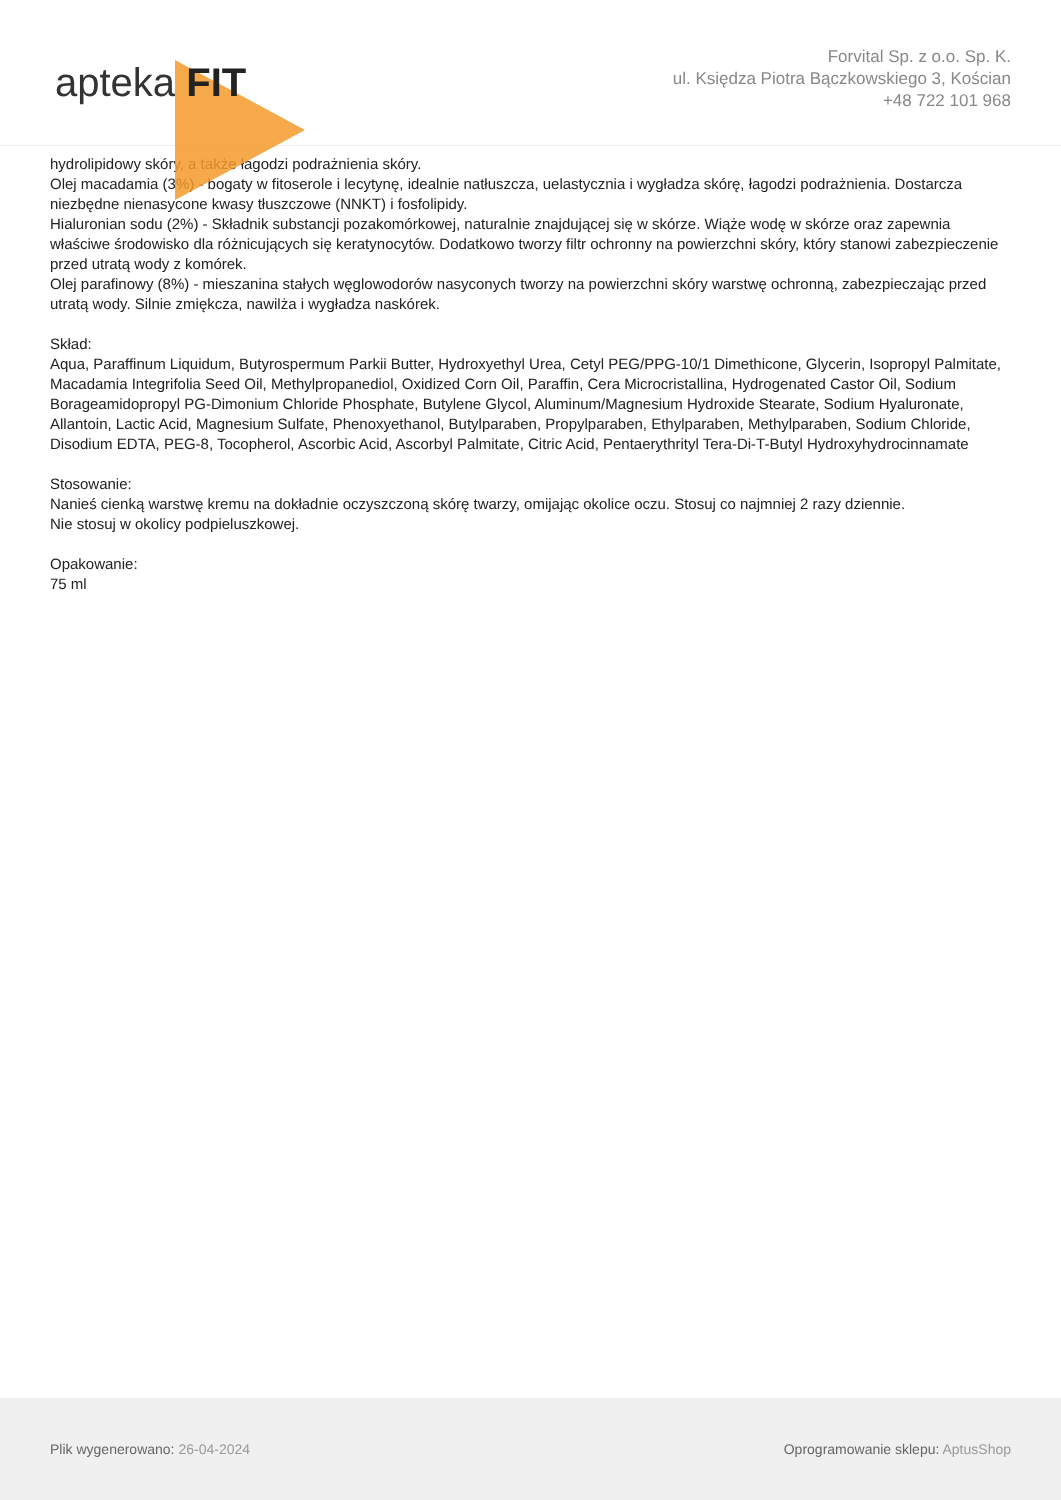apteka FIT
Forvital Sp. z o.o. Sp. K.
ul. Księdza Piotra Bączkowskiego 3, Kościan
+48 722 101 968
hydrolipidowy skóry, a także łagodzi podrażnienia skóry.
Olej macadamia (3%) - bogaty w fitoserole i lecytynę, idealnie natłuszcza, uelastycznia i wygładza skórę, łagodzi podrażnienia. Dostarcza niezbędne nienasycone kwasy tłuszczowe (NNKT) i fosfolipidy.
Hialuronian sodu (2%) - Składnik substancji pozakomórkowej, naturalnie znajdującej się w skórze. Wiąże wodę w skórze oraz zapewnia właściwe środowisko dla różnicujących się keratynocytów. Dodatkowo tworzy filtr ochronny na powierzchni skóry, który stanowi zabezpieczenie przed utratą wody z komórek.
Olej parafinowy (8%) - mieszanina stałych węglowodorów nasyconych tworzy na powierzchni skóry warstwę ochronną, zabezpieczając przed utratą wody. Silnie zmiękcza, nawilża i wygładza naskórek.
Skład:
Aqua, Paraffinum Liquidum, Butyrospermum Parkii Butter, Hydroxyethyl Urea, Cetyl PEG/PPG-10/1 Dimethicone, Glycerin, Isopropyl Palmitate, Macadamia Integrifolia Seed Oil, Methylpropanediol, Oxidized Corn Oil, Paraffin, Cera Microcristallina, Hydrogenated Castor Oil, Sodium Borageamidopropyl PG-Dimonium Chloride Phosphate, Butylene Glycol, Aluminum/Magnesium Hydroxide Stearate, Sodium Hyaluronate, Allantoin, Lactic Acid, Magnesium Sulfate, Phenoxyethanol, Butylparaben, Propylparaben, Ethylparaben, Methylparaben, Sodium Chloride, Disodium EDTA, PEG-8, Tocopherol, Ascorbic Acid, Ascorbyl Palmitate, Citric Acid, Pentaerythrityl Tera-Di-T-Butyl Hydroxyhydrocinnamate
Stosowanie:
Nanieś cienką warstwę kremu na dokładnie oczyszczoną skórę twarzy, omijając okolice oczu. Stosuj co najmniej 2 razy dziennie.
Nie stosuj w okolicy podpieluszkowej.
Opakowanie:
75 ml
Plik wygenerowano: 26-04-2024 Oprogramowanie sklepu: AptusShop